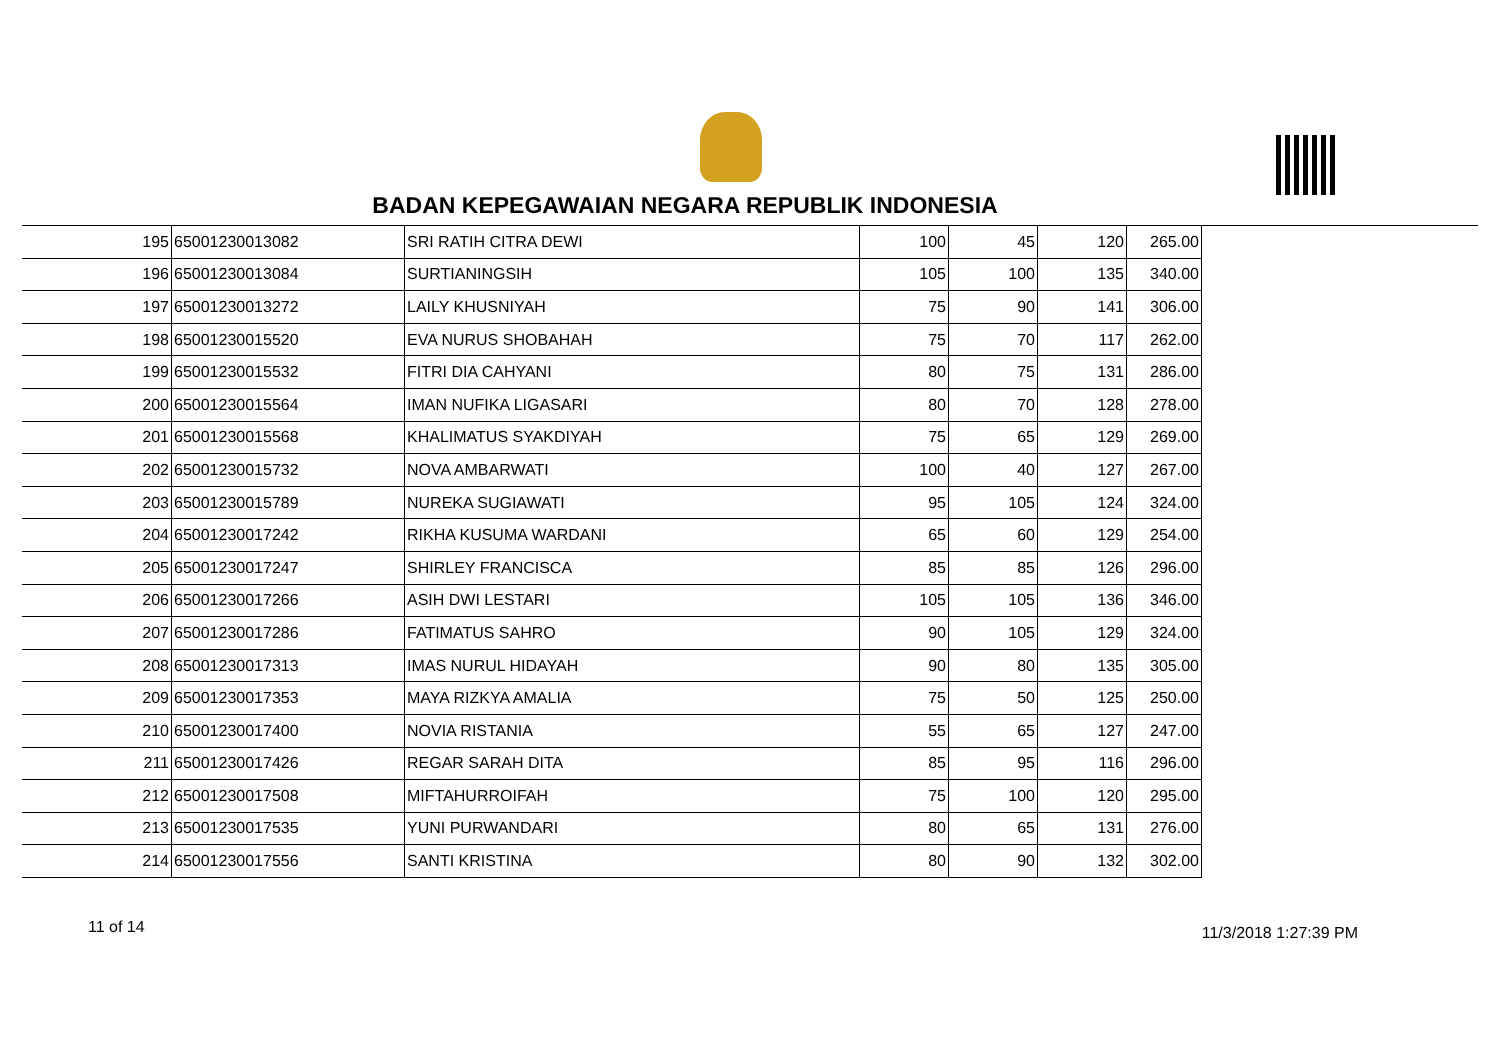BADAN KEPEGAWAIAN NEGARA REPUBLIK INDONESIA
| 195 | 65001230013082 | SRI RATIH CITRA DEWI | 100 | 45 | 120 | 265.00 |
| 196 | 65001230013084 | SURTIANINGSIH | 105 | 100 | 135 | 340.00 |
| 197 | 65001230013272 | LAILY KHUSNIYAH | 75 | 90 | 141 | 306.00 |
| 198 | 65001230015520 | EVA NURUS SHOBAHAH | 75 | 70 | 117 | 262.00 |
| 199 | 65001230015532 | FITRI DIA CAHYANI | 80 | 75 | 131 | 286.00 |
| 200 | 65001230015564 | IMAN NUFIKA LIGASARI | 80 | 70 | 128 | 278.00 |
| 201 | 65001230015568 | KHALIMATUS SYAKDIYAH | 75 | 65 | 129 | 269.00 |
| 202 | 65001230015732 | NOVA AMBARWATI | 100 | 40 | 127 | 267.00 |
| 203 | 65001230015789 | NUREKA SUGIAWATI | 95 | 105 | 124 | 324.00 |
| 204 | 65001230017242 | RIKHA KUSUMA WARDANI | 65 | 60 | 129 | 254.00 |
| 205 | 65001230017247 | SHIRLEY FRANCISCA | 85 | 85 | 126 | 296.00 |
| 206 | 65001230017266 | ASIH DWI LESTARI | 105 | 105 | 136 | 346.00 |
| 207 | 65001230017286 | FATIMATUS SAHRO | 90 | 105 | 129 | 324.00 |
| 208 | 65001230017313 | IMAS NURUL HIDAYAH | 90 | 80 | 135 | 305.00 |
| 209 | 65001230017353 | MAYA RIZKYA AMALIA | 75 | 50 | 125 | 250.00 |
| 210 | 65001230017400 | NOVIA RISTANIA | 55 | 65 | 127 | 247.00 |
| 211 | 65001230017426 | REGAR SARAH DITA | 85 | 95 | 116 | 296.00 |
| 212 | 65001230017508 | MIFTAHURROIFAH | 75 | 100 | 120 | 295.00 |
| 213 | 65001230017535 | YUNI PURWANDARI | 80 | 65 | 131 | 276.00 |
| 214 | 65001230017556 | SANTI KRISTINA | 80 | 90 | 132 | 302.00 |
11 of 14 11/3/2018 1:27:39 PM